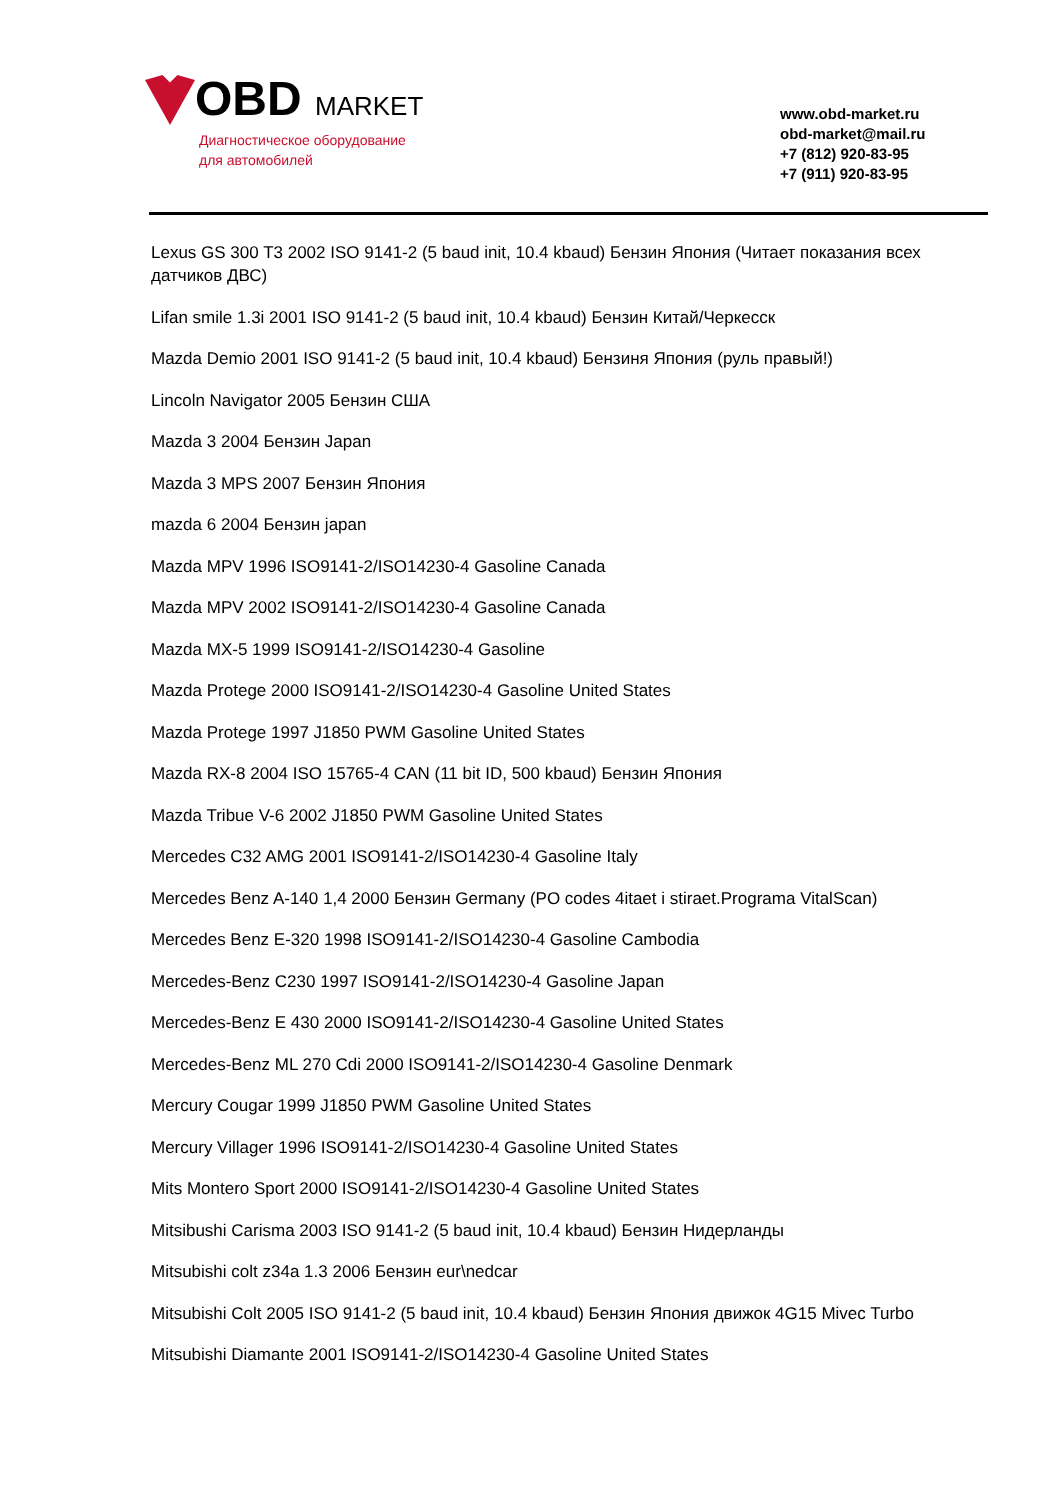OBD MARKET
Диагностическое оборудование
для автомобилей
www.obd-market.ru
obd-market@mail.ru
+7 (812) 920-83-95
+7 (911) 920-83-95
Lexus GS 300 T3 2002 ISO 9141-2 (5 baud init, 10.4 kbaud) Бензин Япония (Читает показания всех датчиков ДВС)
Lifan smile 1.3i 2001 ISO 9141-2 (5 baud init, 10.4 kbaud) Бензин Китай/Черкесск
Mazda Demio 2001 ISO 9141-2 (5 baud init, 10.4 kbaud) Бензиня Япония (руль правый!)
Lincoln Navigator 2005 Бензин США
Mazda 3 2004 Бензин Japan
Mazda 3 MPS 2007 Бензин Япония
mazda 6 2004 Бензин japan
Mazda MPV 1996 ISO9141-2/ISO14230-4 Gasoline Canada
Mazda MPV 2002 ISO9141-2/ISO14230-4 Gasoline Canada
Mazda MX-5 1999 ISO9141-2/ISO14230-4 Gasoline
Mazda Protege 2000 ISO9141-2/ISO14230-4 Gasoline United States
Mazda Protege 1997 J1850 PWM Gasoline United States
Mazda RX-8 2004 ISO 15765-4 CAN (11 bit ID, 500 kbaud) Бензин Япония
Mazda Tribue V-6 2002 J1850 PWM Gasoline United States
Mercedes C32 AMG 2001 ISO9141-2/ISO14230-4 Gasoline Italy
Mercedes Benz A-140 1,4 2000 Бензин Germany (PO codes 4itaet i stiraet.Programa VitalScan)
Mercedes Benz E-320 1998 ISO9141-2/ISO14230-4 Gasoline Cambodia
Mercedes-Benz C230 1997 ISO9141-2/ISO14230-4 Gasoline Japan
Mercedes-Benz E 430 2000 ISO9141-2/ISO14230-4 Gasoline United States
Mercedes-Benz ML 270 Cdi 2000 ISO9141-2/ISO14230-4 Gasoline Denmark
Mercury Cougar 1999 J1850 PWM Gasoline United States
Mercury Villager 1996 ISO9141-2/ISO14230-4 Gasoline United States
Mits Montero Sport 2000 ISO9141-2/ISO14230-4 Gasoline United States
Mitsibushi Carisma 2003 ISO 9141-2 (5 baud init, 10.4 kbaud) Бензин Нидерланды
Mitsubishi colt z34a 1.3 2006 Бензин eur\nedcar
Mitsubishi Colt 2005 ISO 9141-2 (5 baud init, 10.4 kbaud) Бензин Япония движок 4G15 Mivec Turbo
Mitsubishi Diamante 2001 ISO9141-2/ISO14230-4 Gasoline United States